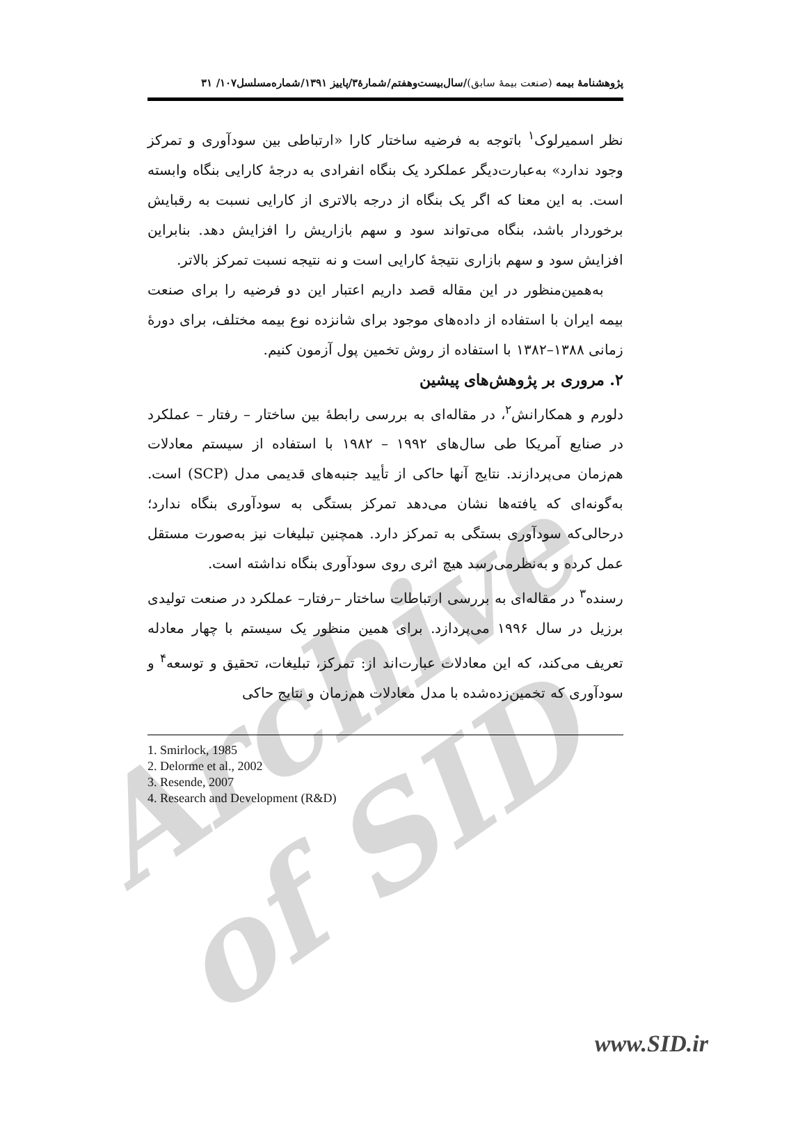Archive of SID
پژوهشنامهٔ بیمه (صنعت بیمهٔ سابق)/سال‌بیست‌وهفتم/شمارهٔ۳/پاییز ۱۳۹۱/شماره‌مسلسل۱۰۷/ ۳۱
نظر اسمیرلوک<sup>۱</sup> باتوجه به فرضیه ساختار کارا «ارتباطی بین سودآوری و تمرکز وجود ندارد» به‌عبارت‌دیگر عملکرد یک بنگاه انفرادی به درجهٔ کارایی بنگاه وابسته است. به این معنا که اگر یک بنگاه از درجه بالاتری از کارایی نسبت به رقبایش برخوردار باشد، بنگاه می‌تواند سود و سهم بازاریش را افزایش دهد. بنابراین افزایش سود و سهم بازاری نتیجهٔ کارایی است و نه نتیجه نسبت تمرکز بالاتر.
به‌همین‌منظور در این مقاله قصد داریم اعتبار این دو فرضیه را برای صنعت بیمه ایران با استفاده از داده‌های موجود برای شانزده نوع بیمه مختلف، برای دورهٔ زمانی ۱۳۸۸–۱۳۸۲ با استفاده از روش تخمین پول آزمون کنیم.
۲. مروری بر پژوهش‌های پیشین
دلورم و همکارانش<sup>۲</sup>، در مقاله‌ای به بررسی رابطهٔ بین ساختار – رفتار – عملکرد در صنایع آمریکا طی سال‌های ۱۹۹۲ – ۱۹۸۲ با استفاده از سیستم معادلات هم‌زمان می‌پردازند. نتایج آنها حاکی از تأیید جنبه‌های قدیمی مدل (SCP) است. به‌گونه‌ای که یافته‌ها نشان می‌دهد تمرکز بستگی به سودآوری بنگاه ندارد؛ درحالی‌که سودآوری بستگی به تمرکز دارد. همچنین تبلیغات نیز به‌صورت مستقل عمل کرده و به‌نظرمی‌رسد هیچ اثری روی سودآوری بنگاه نداشته است.
رسنده<sup>۳</sup> در مقاله‌ای به بررسی ارتباطات ساختار –رفتار– عملکرد در صنعت تولیدی برزیل در سال ۱۹۹۶ می‌پردازد. برای همین منظور یک سیستم با چهار معادله تعریف می‌کند، که این معادلات عبارت‌اند از: تمرکز، تبلیغات، تحقیق و توسعه<sup>۴</sup> و سودآوری که تخمین‌زده‌شده با مدل معادلات هم‌زمان و نتایج حاکی
1. Smirlock, 1985
2. Delorme et al., 2002
3. Resende, 2007
4. Research and Development (R&D)
www.SID.ir